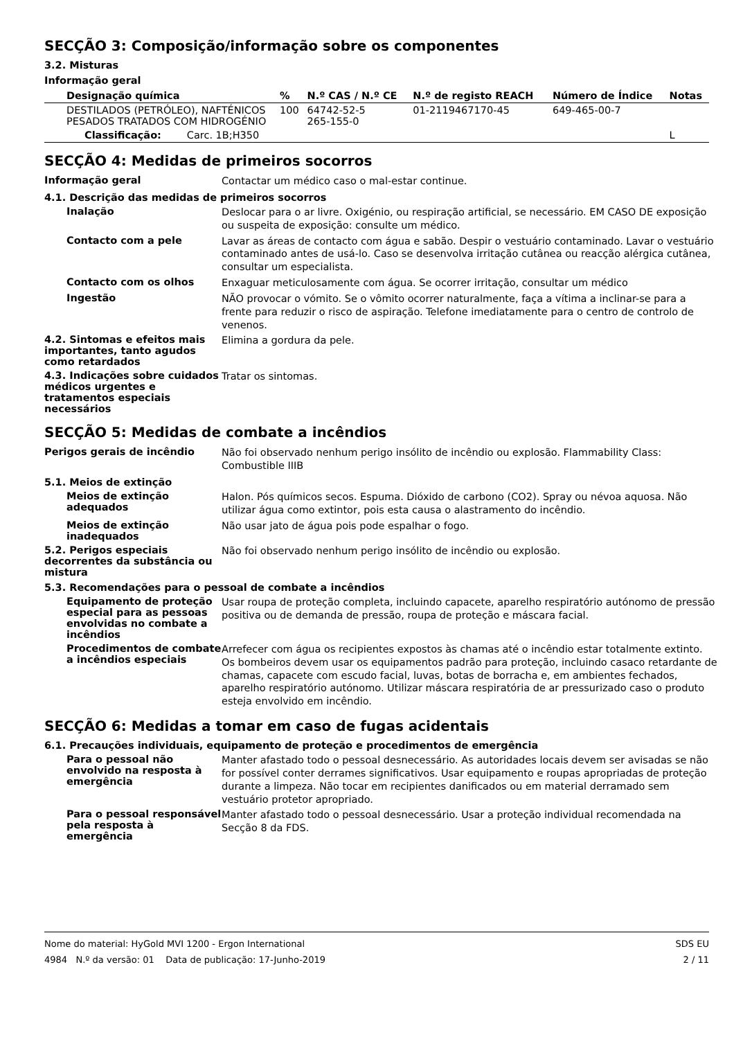SECÇÃO 3: Composição/informação sobre os componentes
3.2. Misturas
Informação geral
| Designação química | % | N.º CAS / N.º CE | N.º de registo REACH | Número de Índice | Notas |
| --- | --- | --- | --- | --- | --- |
| DESTILADOS (PETRÓLEO), NAFTÉNICOS PESADOS TRATADOS COM HIDROGÉNIO | 100 | 64742-52-5 265-155-0 | 01-2119467170-45 | 649-465-00-7 | |
| Classificação: Carc. 1B;H350 | | | | | L |
SECÇÃO 4: Medidas de primeiros socorros
Informação geral
Contactar um médico caso o mal-estar continue.
4.1. Descrição das medidas de primeiros socorros
Inalação
Deslocar para o ar livre. Oxigénio, ou respiração artificial, se necessário. EM CASO DE exposição ou suspeita de exposição: consulte um médico.
Contacto com a pele
Lavar as áreas de contacto com água e sabão. Despir o vestuário contaminado. Lavar o vestuário contaminado antes de usá-lo. Caso se desenvolva irritação cutânea ou reacção alérgica cutânea, consultar um especialista.
Contacto com os olhos
Enxaguar meticulosamente com água. Se ocorrer irritação, consultar um médico
Ingestão
NÃO provocar o vómito. Se o vômito ocorrer naturalmente, faça a vítima a inclinar-se para a frente para reduzir o risco de aspiração. Telefone imediatamente para o centro de controlo de venenos.
4.2. Sintomas e efeitos mais importantes, tanto agudos como retardados
Elimina a gordura da pele.
4.3. Indicações sobre cuidados médicos urgentes e tratamentos especiais necessários
Tratar os sintomas.
SECÇÃO 5: Medidas de combate a incêndios
Perigos gerais de incêndio
Não foi observado nenhum perigo insólito de incêndio ou explosão. Flammability Class: Combustible IIIB
5.1. Meios de extinção
Meios de extinção adequados
Halon. Pós químicos secos. Espuma. Dióxido de carbono (CO2). Spray ou névoa aquosa. Não utilizar água como extintor, pois esta causa o alastramento do incêndio.
Meios de extinção inadequados
Não usar jato de água pois pode espalhar o fogo.
5.2. Perigos especiais decorrentes da substância ou mistura
Não foi observado nenhum perigo insólito de incêndio ou explosão.
5.3. Recomendações para o pessoal de combate a incêndios
Equipamento de proteção especial para as pessoas envolvidas no combate a incêndios
Usar roupa de proteção completa, incluindo capacete, aparelho respiratório autónomo de pressão positiva ou de demanda de pressão, roupa de proteção e máscara facial.
Procedimentos de combate a incêndios especiais
Arrefecer com água os recipientes expostos às chamas até o incêndio estar totalmente extinto. Os bombeiros devem usar os equipamentos padrão para proteção, incluindo casaco retardante de chamas, capacete com escudo facial, luvas, botas de borracha e, em ambientes fechados, aparelho respiratório autónomo. Utilizar máscara respiratória de ar pressurizado caso o produto esteja envolvido em incêndio.
SECÇÃO 6: Medidas a tomar em caso de fugas acidentais
6.1. Precauções individuais, equipamento de proteção e procedimentos de emergência
Para o pessoal não envolvido na resposta à emergência
Manter afastado todo o pessoal desnecessário. As autoridades locais devem ser avisadas se não for possível conter derrames significativos. Usar equipamento e roupas apropriadas de proteção durante a limpeza. Não tocar em recipientes danificados ou em material derramado sem vestuário protetor apropriado.
Para o pessoal responsável pela resposta à emergência
Manter afastado todo o pessoal desnecessário. Usar a proteção individual recomendada na Secção 8 da FDS.
Nome do material: HyGold MVI 1200 - Ergon International
4984 N.º da versão: 01 Data de publicação: 17-Junho-2019
SDS EU
2 / 11